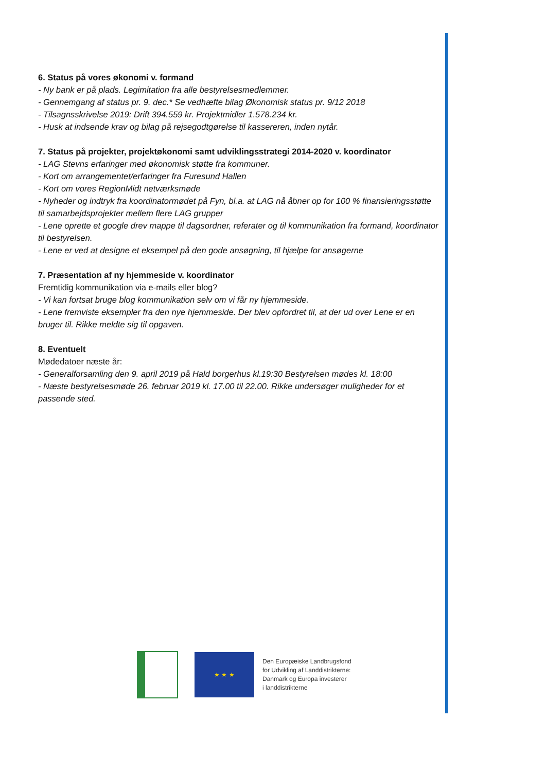6. Status på vores økonomi v. formand
- Ny bank er på plads. Legimitation fra alle bestyrelsesmedlemmer.
- Gennemgang af status pr. 9. dec.* Se vedhæfte bilag Økonomisk status pr. 9/12 2018
- Tilsagnsskrivelse 2019: Drift 394.559 kr. Projektmidler 1.578.234 kr.
- Husk at indsende krav og bilag på rejsegodtgørelse til kassereren, inden nytår.
7. Status på projekter, projektøkonomi samt udviklingsstrategi 2014-2020 v. koordinator
- LAG Stevns erfaringer med økonomisk støtte fra kommuner.
- Kort om arrangementet/erfaringer fra Furesund Hallen
- Kort om vores RegionMidt netværksmøde
- Nyheder og indtryk fra koordinatormødet på Fyn, bl.a. at LAG nå åbner op for 100 % finansieringsstøtte til samarbejdsprojekter mellem flere LAG grupper
- Lene oprette et google drev mappe til dagsordner, referater og til kommunikation fra formand, koordinator til bestyrelsen.
- Lene er ved at designe et eksempel på den gode ansøgning, til hjælpe for ansøgerne
7. Præsentation af ny hjemmeside v. koordinator
Fremtidig kommunikation via e-mails eller blog?
- Vi kan fortsat bruge blog kommunikation selv om vi får ny hjemmeside.
- Lene fremviste eksempler fra den nye hjemmeside. Der blev opfordret til, at der ud over Lene er en bruger til. Rikke meldte sig til opgaven.
8. Eventuelt
Mødedatoer næste år:
- Generalforsamling den 9. april 2019 på Hald borgerhus kl.19:30 Bestyrelsen mødes kl. 18:00
- Næste bestyrelsesmøde 26. februar 2019 kl. 17.00 til 22.00. Rikke undersøger muligheder for et passende sted.
★ ★ ★
Den Europæiske Landbrugsfond
for Udvikling af Landdistrikterne:
Danmark og Europa investerer
i landdistrikterne